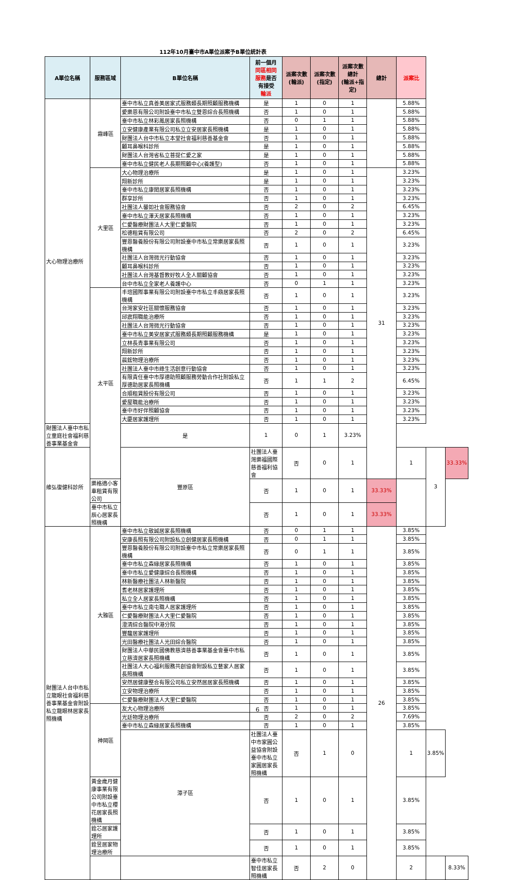112年10月臺中市A單位派案予B單位統計表
| A單位名稱 | 服務區域 | B單位名稱 | 前一個月 同區相同 服務 是否 有接受 輪派 | 派案次數 (輪派) | 派案次數 (指定) | 派案次數 總計 (輪派+指定) | 總計 | 派案比 | | |
| --- | --- | --- | --- | --- | --- | --- | --- | --- | --- | --- |
| 大心物理治療所 | 霧峰區 | 臺中市私立真善美居家式服務類長期照顧服務機構 | 是 | 1 | 0 | 1 | | 5.88% | | |
| | | 愛樂恩有限公司附設臺中市私立雙恩綜合長照機構 | 否 | 1 | 0 | 1 | | 5.88% | | |
| | | 臺中市私立林彩鳳居家長照機構 | 否 | 0 | 1 | 1 | | 5.88% | | |
| | | 立安健康產業有限公司私立立安居家長照機構 | 是 | 1 | 0 | 1 | | 5.88% | | |
| | | 財團法人台中市私立本堂社會福利慈善基金會 | 否 | 1 | 0 | 1 | | 5.88% | | |
| | | 顧耳鼻喉科診所 | 是 | 1 | 0 | 1 | | 5.88% | | |
| | | 財團法人台灣省私立菩提仁愛之家 | 是 | 1 | 0 | 1 | | 5.88% | | |
| | | 臺中市私立健民老人長期照顧中心(養護型) | 否 | 1 | 0 | 1 | | 5.88% | | |
| | 大里區 | 大心物理治療所 | 是 | 1 | 0 | 1 | 31 | 3.23% | | |
| | | 翔新診所 | 是 | 1 | 0 | 1 | | 3.23% | | |
| | | 臺中市私立康閎居家長照機構 | 否 | 1 | 0 | 1 | | 3.23% | | |
| | | 群享診所 | 否 | 1 | 0 | 1 | | 3.23% | | |
| | | 社團法人馨如社會服務協會 | 否 | 2 | 0 | 2 | | 6.45% | | |
| | | 臺中市私立澤天居家長照機構 | 否 | 1 | 0 | 1 | | 3.23% | | |
| | | 仁愛醫療財團法人大里仁愛醫院 | 否 | 1 | 0 | 1 | | 3.23% | | |
| | | 松德租賃有限公司 | 否 | 2 | 0 | 2 | | 6.45% | | |
| | | 豐恩醫養股份有限公司附設臺中市私立常樂居家長照機構 | 否 | 1 | 0 | 1 | | 3.23% | | |
| | | 社團法人台灣微光行動協會 | 否 | 1 | 0 | 1 | | 3.23% | | |
| | | 顧耳鼻喉科診所 | 否 | 1 | 0 | 1 | | 3.23% | | |
| | | 社團法人台灣基督教好牧人全人關顧協會 | 否 | 1 | 0 | 1 | | 3.23% | | |
| | | 台中市私立全家老人養護中心 | 否 | 0 | 1 | 1 | | 3.23% | | |
| | 太平區 | 丰瑄國際事業有限公司附設臺中市私立丰鼎居家長照機構 | 否 | 1 | 0 | 1 | | 3.23% | | |
| | | 台灣家安社區關懷服務協會 | 否 | 1 | 0 | 1 | | 3.23% | | |
| | | 邱震翔職能治療所 | 否 | 1 | 0 | 1 | | 3.23% | | |
| | | 社團法人台灣微光行動協會 | 否 | 1 | 0 | 1 | | 3.23% | | |
| | | 臺中市私立美安居家式服務類長期照顧服務機構 | 是 | 1 | 0 | 1 | | 3.23% | | |
| | | 立林長青事業有限公司 | 否 | 1 | 0 | 1 | | 3.23% | | |
| | | 翔新診所 | 否 | 1 | 0 | 1 | | 3.23% | | |
| | | 晨鋐物理治療所 | 否 | 1 | 0 | 1 | | 3.23% | | |
| | | 社團法人臺中市綠生活創意行動協會 | 否 | 1 | 0 | 1 | | 3.23% | | |
| | | 有限責任臺中市厚德助照顧服務勞動合作社附設私立厚德助居家長照機構 | 否 | 1 | 1 | 2 | | 6.45% | | |
| | | 合順租賃股份有限公司 | 否 | 1 | 0 | 1 | | 3.23% | | |
| | | 愛屋職能治療所 | 否 | 1 | 0 | 1 | | 3.23% | | |
| | | 臺中市好伴照顧協會 | 否 | 1 | 0 | 1 | | 3.23% | | |
| | | 大慶居家護理所 | 否 | 1 | 0 | 1 | | 3.23% | | |
| 財團法人臺中市私立童庭社會福利慈善事業基金會 | | 是 | 1 | 0 | 1 | 3.23% | | | | |
| 維弘復健科診所 | | 豐原區 | 社團法人臺灣樂福國際慈善福利協會 | 否 | 0 | 1 | | 1 | 3 | 33.33% |
| | 樂格適小客車租賃有限公司 | | 否 | 1 | 0 | 1 | 33.33% | | | |
| | 臺中市私立辰心居家長照機構 | | 否 | 1 | 0 | 1 | 33.33% | | | |
| 財團法人台中市私立龍眼社會福利慈善事業基金會附設私立龍眼林居家長照機構 | 大雅區 | 臺中市私立敬誠居家長照機構 | 否 | 0 | 1 | 1 | 26 | 3.85% | | |
| | | 安康長照有限公司附設私立創健居家長照機構 | 否 | 0 | 1 | 1 | | 3.85% | | |
| | | 豐恩醫養股份有限公司附設臺中市私立常樂居家長照機構 | 否 | 0 | 1 | 1 | | 3.85% | | |
| | | 臺中市私立森緣居家長照機構 | 否 | 1 | 0 | 1 | | 3.85% | | |
| | | 臺中市私立愛健康綜合長照機構 | 否 | 1 | 0 | 1 | | 3.85% | | |
| | | 林新醫療社團法人林新醫院 | 否 | 1 | 0 | 1 | | 3.85% | | |
| | | 耆老林居家護理所 | 否 | 1 | 0 | 1 | | 3.85% | | |
| | | 私立全人居家長照機構 | 否 | 1 | 0 | 1 | | 3.85% | | |
| | | 臺中市私立南屯職人居家護理所 | 否 | 1 | 0 | 1 | | 3.85% | | |
| | | 仁愛醫療財團法人大里仁愛醫院 | 否 | 1 | 0 | 1 | | 3.85% | | |
| | | 澄清綜合醫院中港分院 | 否 | 1 | 0 | 1 | | 3.85% | | |
| | | 豐馥居家護理所 | 否 | 1 | 0 | 1 | | 3.85% | | |
| | | 光田醫療社團法人光田綜合醫院 | 否 | 1 | 0 | 1 | | 3.85% | | |
| | | 財團法人中華民國佛教慈濟慈善事業基金會臺中市私立慈濟居家長照機構 | 否 | 1 | 0 | 1 | | 3.85% | | |
| | | 社團法人大心福利服務共創協會附設私立藝家人居家長照機構 | 否 | 1 | 0 | 1 | | 3.85% | | |
| | | 安然居健康整合有限公司私立安然居居家長照機構 | 否 | 1 | 0 | 1 | | 3.85% | | |
| | | 立安物理治療所 | 否 | 1 | 0 | 1 | | 3.85% | | |
| | | 仁愛醫療財團法人大里仁愛醫院 | 否 | 1 | 0 | 1 | | 3.85% | | |
| | 神岡區 | 友大心物理治療所 | 否 | 1 | 0 | 1 | | 3.85% | | |
| | | 光廷物理治療所 | 否 | 2 | 0 | 2 | | 7.69% | | |
| | | 臺中市私立森緣居家長照機構 | 否 | 1 | 0 | 1 | | 3.85% | | |
| | | 潭子區 | 社團法人臺中市家圓公益協會附設臺中市私立家圓居家長照機構 | 否 | 1 | 0 | | 1 | 3.85% | |
| | 黃金歲月健康事業有限公司附設臺中市私立櫻花居家長照機構 | | 否 | 1 | 0 | 1 | | 3.85% | | |
| | 銓芯居家護理所 | | 否 | 1 | 0 | 1 | | 3.85% | | |
| | 銓昱居家物理治療所 | | 否 | 1 | 0 | 1 | | 3.85% | | |
| | | | 臺中市私立智佳居家長照機構 | 否 | 2 | 0 | | 2 | | 8.33% |
6